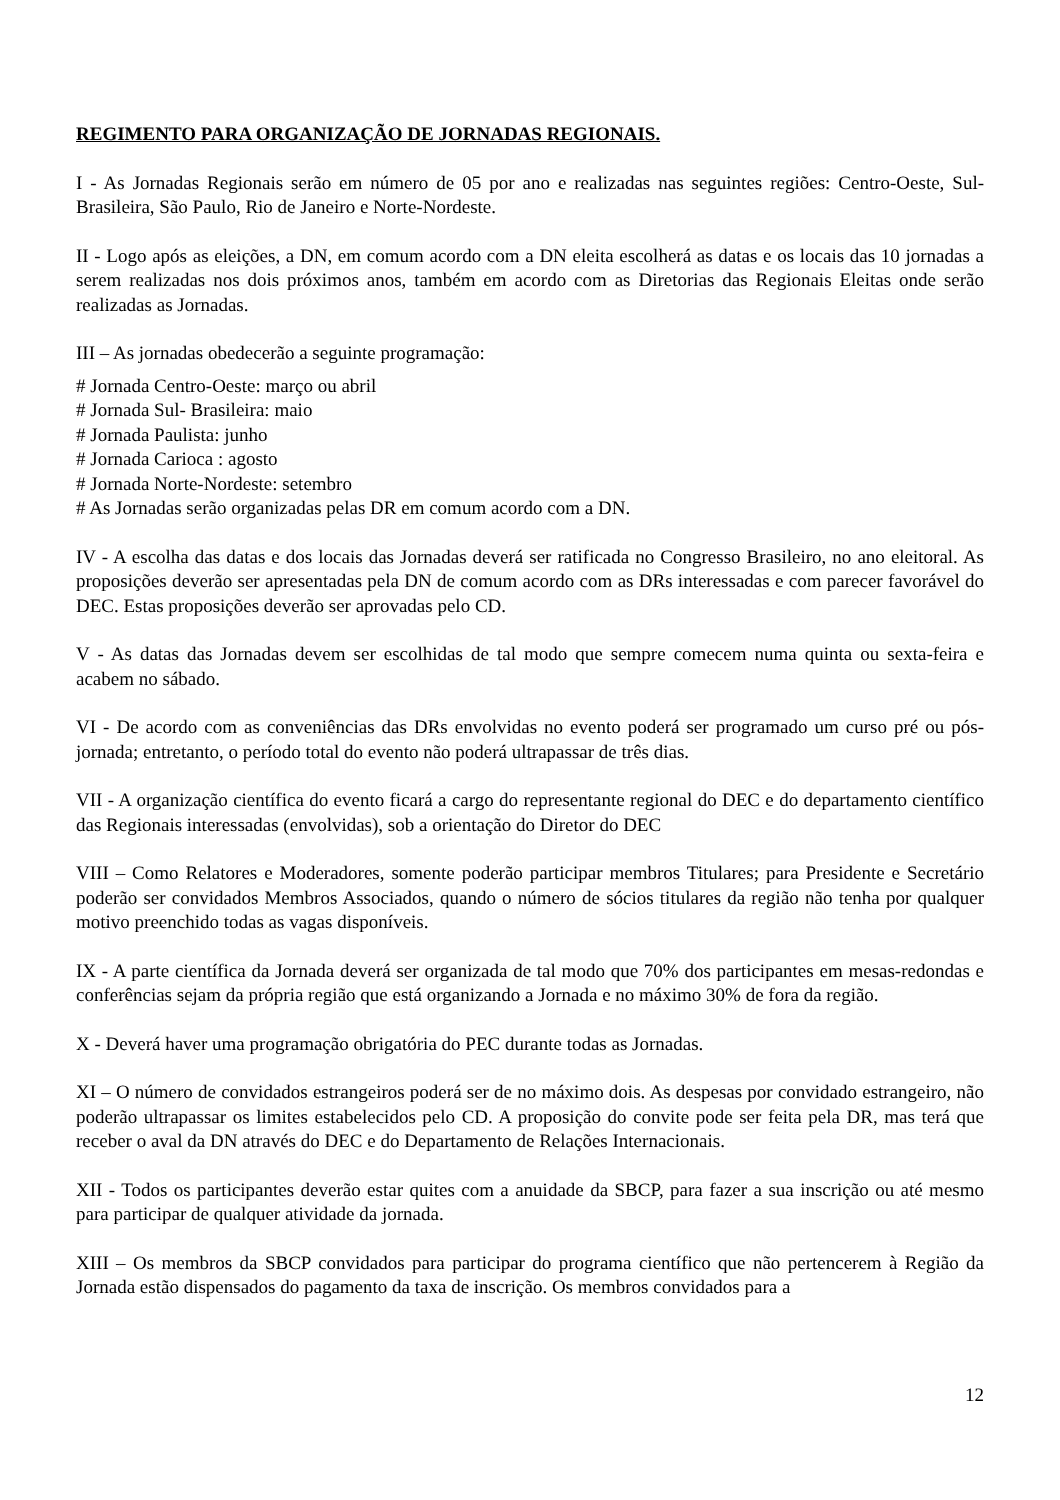REGIMENTO PARA ORGANIZAÇÃO DE JORNADAS REGIONAIS.
I - As Jornadas Regionais serão em número de 05 por ano e realizadas nas seguintes regiões: Centro-Oeste, Sul-Brasileira, São Paulo, Rio de Janeiro e Norte-Nordeste.
II - Logo após as eleições, a DN, em comum acordo com a DN eleita escolherá as datas e os locais das 10 jornadas a serem realizadas nos dois próximos anos, também em acordo com as Diretorias das Regionais Eleitas onde serão realizadas as Jornadas.
III – As jornadas obedecerão a seguinte programação:
# Jornada Centro-Oeste: março ou abril
# Jornada Sul- Brasileira: maio
# Jornada Paulista: junho
# Jornada Carioca : agosto
# Jornada Norte-Nordeste: setembro
# As Jornadas serão organizadas pelas DR em comum acordo com a DN.
IV - A escolha das datas e dos locais das Jornadas deverá ser ratificada no Congresso Brasileiro, no ano eleitoral. As proposições deverão ser apresentadas pela DN de comum acordo com as DRs interessadas e com parecer favorável do DEC. Estas proposições deverão ser aprovadas pelo CD.
V - As datas das Jornadas devem ser escolhidas de tal modo que sempre comecem numa quinta ou sexta-feira e acabem no sábado.
VI - De acordo com as conveniências das DRs envolvidas no evento poderá ser programado um curso pré ou pós-jornada; entretanto, o período total do evento não poderá ultrapassar de três dias.
VII - A organização científica do evento ficará a cargo do representante regional do DEC e do departamento científico das Regionais interessadas (envolvidas), sob a orientação do Diretor do DEC
VIII – Como Relatores e Moderadores, somente poderão participar membros Titulares; para Presidente e Secretário poderão ser convidados Membros Associados, quando o número de sócios titulares da região não tenha por qualquer motivo preenchido todas as vagas disponíveis.
IX - A parte científica da Jornada deverá ser organizada de tal modo que 70% dos participantes em mesas-redondas e conferências sejam da própria região que está organizando a Jornada e no máximo 30% de fora da região.
X - Deverá haver uma programação obrigatória do PEC durante todas as Jornadas.
XI – O número de convidados estrangeiros poderá ser de no máximo dois. As despesas por convidado estrangeiro, não poderão ultrapassar os limites estabelecidos pelo CD. A proposição do convite pode ser feita pela DR, mas terá que receber o aval da DN através do DEC e do Departamento de Relações Internacionais.
XII - Todos os participantes deverão estar quites com a anuidade da SBCP, para fazer a sua inscrição ou até mesmo para participar de qualquer atividade da jornada.
XIII – Os membros da SBCP convidados para participar do programa científico que não pertencerem à Região da Jornada estão dispensados do pagamento da taxa de inscrição. Os membros convidados para a
12